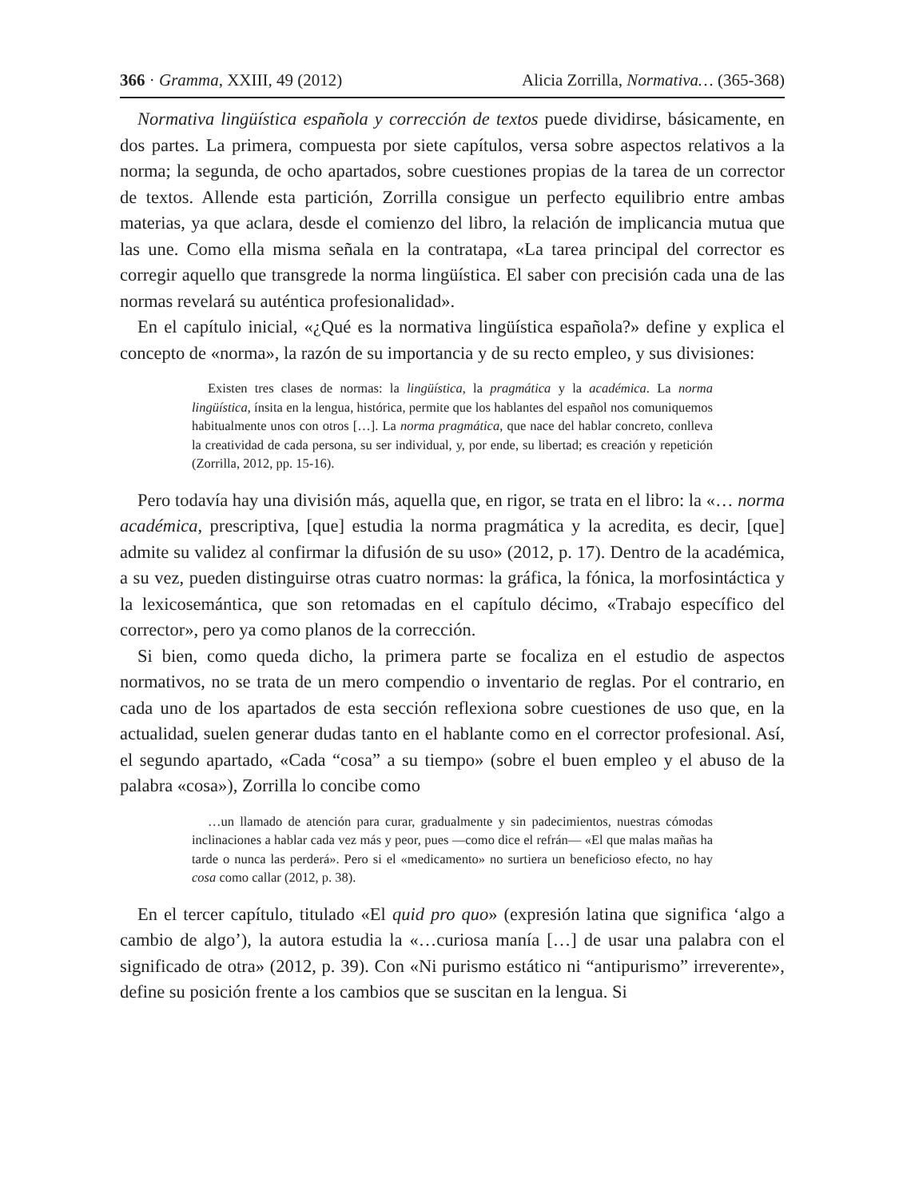366 · Gramma, XXIII, 49 (2012) Alicia Zorrilla, Normativa… (365-368)
Normativa lingüística española y corrección de textos puede dividirse, básicamente, en dos partes. La primera, compuesta por siete capítulos, versa sobre aspectos relativos a la norma; la segunda, de ocho apartados, sobre cuestiones propias de la tarea de un corrector de textos. Allende esta partición, Zorrilla consigue un perfecto equilibrio entre ambas materias, ya que aclara, desde el comienzo del libro, la relación de implicancia mutua que las une. Como ella misma señala en la contratapa, «La tarea principal del corrector es corregir aquello que transgrede la norma lingüística. El saber con precisión cada una de las normas revelará su auténtica profesionalidad».
En el capítulo inicial, «¿Qué es la normativa lingüística española?» define y explica el concepto de «norma», la razón de su importancia y de su recto empleo, y sus divisiones:
Existen tres clases de normas: la lingüística, la pragmática y la académica. La norma lingüística, ínsita en la lengua, histórica, permite que los hablantes del español nos comuniquemos habitualmente unos con otros […]. La norma pragmática, que nace del hablar concreto, conlleva la creatividad de cada persona, su ser individual, y, por ende, su libertad; es creación y repetición (Zorrilla, 2012, pp. 15-16).
Pero todavía hay una división más, aquella que, en rigor, se trata en el libro: la «… norma académica, prescriptiva, [que] estudia la norma pragmática y la acredita, es decir, [que] admite su validez al confirmar la difusión de su uso» (2012, p. 17). Dentro de la académica, a su vez, pueden distinguirse otras cuatro normas: la gráfica, la fónica, la morfosintáctica y la lexicosemántica, que son retomadas en el capítulo décimo, «Trabajo específico del corrector», pero ya como planos de la corrección.
Si bien, como queda dicho, la primera parte se focaliza en el estudio de aspectos normativos, no se trata de un mero compendio o inventario de reglas. Por el contrario, en cada uno de los apartados de esta sección reflexiona sobre cuestiones de uso que, en la actualidad, suelen generar dudas tanto en el hablante como en el corrector profesional. Así, el segundo apartado, «Cada “cosa” a su tiempo» (sobre el buen empleo y el abuso de la palabra «cosa»), Zorrilla lo concibe como
…un llamado de atención para curar, gradualmente y sin padecimientos, nuestras cómodas inclinaciones a hablar cada vez más y peor, pues —como dice el refrán— «El que malas mañas ha tarde o nunca las perderá». Pero si el «medicamento» no surtiera un beneficioso efecto, no hay cosa como callar (2012, p. 38).
En el tercer capítulo, titulado «El quid pro quo» (expresión latina que significa ‘algo a cambio de algo’), la autora estudia la «…curiosa manía […] de usar una palabra con el significado de otra» (2012, p. 39). Con «Ni purismo estático ni “antipurismo” irreverente», define su posición frente a los cambios que se suscitan en la lengua. Si